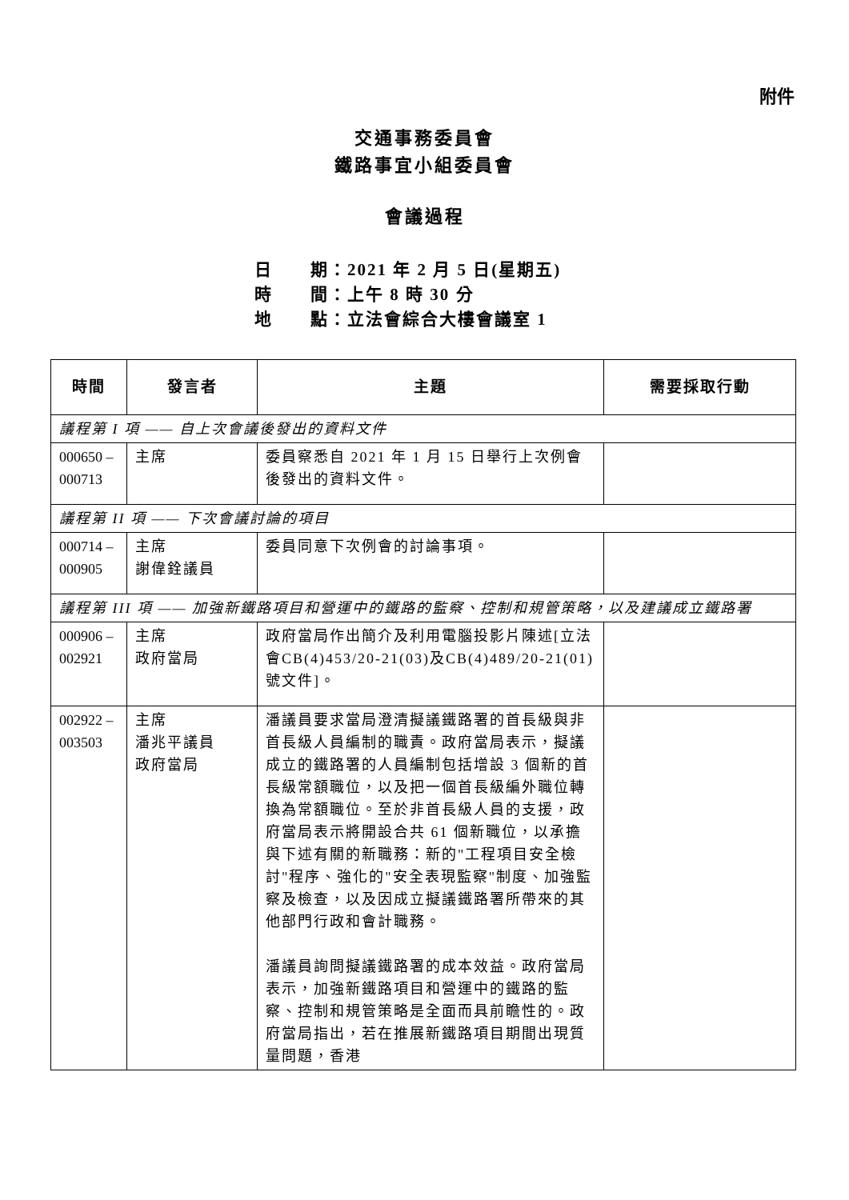附件
交通事務委員會
鐵路事宜小組委員會
會議過程
日 期：2021 年 2 月 5 日(星期五)
時 間：上午 8 時 30 分
地 點：立法會綜合大樓會議室 1
| 時間 | 發言者 | 主題 | 需要採取行動 |
| --- | --- | --- | --- |
| 議程第 I 項 —— 自上次會議後發出的資料文件 | | | |
| 000650 – 000713 | 主席 | 委員察悉自 2021 年 1 月 15 日舉行上次例會後發出的資料文件。 | |
| 議程第 II 項 —— 下次會議討論的項目 | | | |
| 000714 – 000905 | 主席 謝偉銓議員 | 委員同意下次例會的討論事項。 | |
| 議程第 III 項 —— 加強新鐵路項目和營運中的鐵路的監察、控制和規管策略，以及建議成立鐵路署 | | | |
| 000906 – 002921 | 主席 政府當局 | 政府當局作出簡介及利用電腦投影片陳述[立法會CB(4)453/20-21(03)及CB(4)489/20-21(01)號文件]。 | |
| 002922 – 003503 | 主席 潘兆平議員 政府當局 | 潘議員要求當局澄清擬議鐵路署的首長級與非首長級人員編制的職責。政府當局表示，擬議成立的鐵路署的人員編制包括增設 3 個新的首長級常額職位，以及把一個首長級編外職位轉換為常額職位。至於非首長級人員的支援，政府當局表示將開設合共 61 個新職位，以承擔與下述有關的新職務：新的"工程項目安全檢討"程序、強化的"安全表現監察"制度、加強監察及檢查，以及因成立擬議鐵路署所帶來的其他部門行政和會計職務。 潘議員詢問擬議鐵路署的成本效益。政府當局表示，加強新鐵路項目和營運中的鐵路的監察、控制和規管策略是全面而具前瞻性的。政府當局指出，若在推展新鐵路項目期間出現質量問題，香港 | |